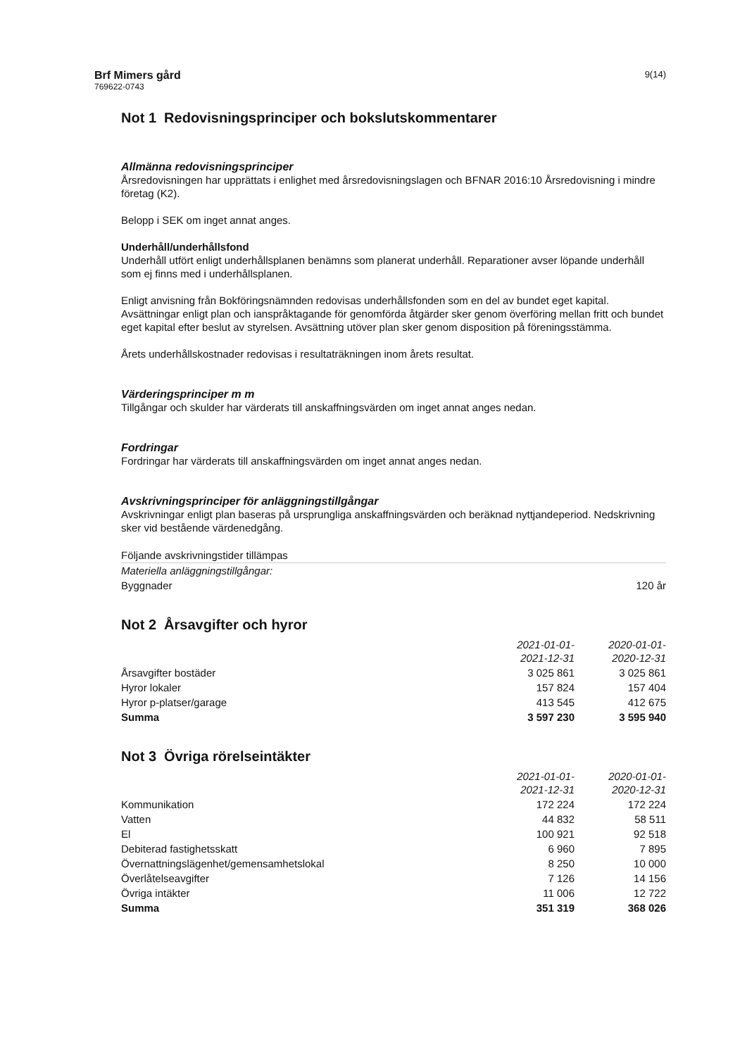Brf Mimers gård
769622-0743
9(14)
Not 1 Redovisningsprinciper och bokslutskommentarer
Allmänna redovisningsprinciper
Årsredovisningen har upprättats i enlighet med årsredovisningslagen och BFNAR 2016:10 Årsredovisning i mindre företag (K2).
Belopp i SEK om inget annat anges.
Underhåll/underhållsfond
Underhåll utfört enligt underhållsplanen benämns som planerat underhåll. Reparationer avser löpande underhåll som ej finns med i underhållsplanen.
Enligt anvisning från Bokföringsnämnden redovisas underhållsfonden som en del av bundet eget kapital. Avsättningar enligt plan och ianspråktagande för genomförda åtgärder sker genom överföring mellan fritt och bundet eget kapital efter beslut av styrelsen. Avsättning utöver plan sker genom disposition på föreningsstämma.
Årets underhållskostnader redovisas i resultaträkningen inom årets resultat.
Värderingsprinciper m m
Tillgångar och skulder har värderats till anskaffningsvärden om inget annat anges nedan.
Fordringar
Fordringar har värderats till anskaffningsvärden om inget annat anges nedan.
Avskrivningsprinciper för anläggningstillgångar
Avskrivningar enligt plan baseras på ursprungliga anskaffningsvärden och beräknad nyttjandeperiod. Nedskrivning sker vid bestående värdenedgång.
| Följande avskrivningstider tillämpas | |
| Materiella anläggningstillgångar: | |
| Byggnader | 120 år |
Not 2 Årsavgifter och hyror
| | 2021-01-01- 2021-12-31 | 2020-01-01- 2020-12-31 |
| --- | --- | --- |
| Årsavgifter bostäder | 3 025 861 | 3 025 861 |
| Hyror lokaler | 157 824 | 157 404 |
| Hyror p-platser/garage | 413 545 | 412 675 |
| Summa | 3 597 230 | 3 595 940 |
Not 3 Övriga rörelseintäkter
| | 2021-01-01- 2021-12-31 | 2020-01-01- 2020-12-31 |
| --- | --- | --- |
| Kommunikation | 172 224 | 172 224 |
| Vatten | 44 832 | 58 511 |
| El | 100 921 | 92 518 |
| Debiterad fastighetsskatt | 6 960 | 7 895 |
| Övernattningslägenhet/gemensamhetslokal | 8 250 | 10 000 |
| Överlåtelseavgifter | 7 126 | 14 156 |
| Övriga intäkter | 11 006 | 12 722 |
| Summa | 351 319 | 368 026 |